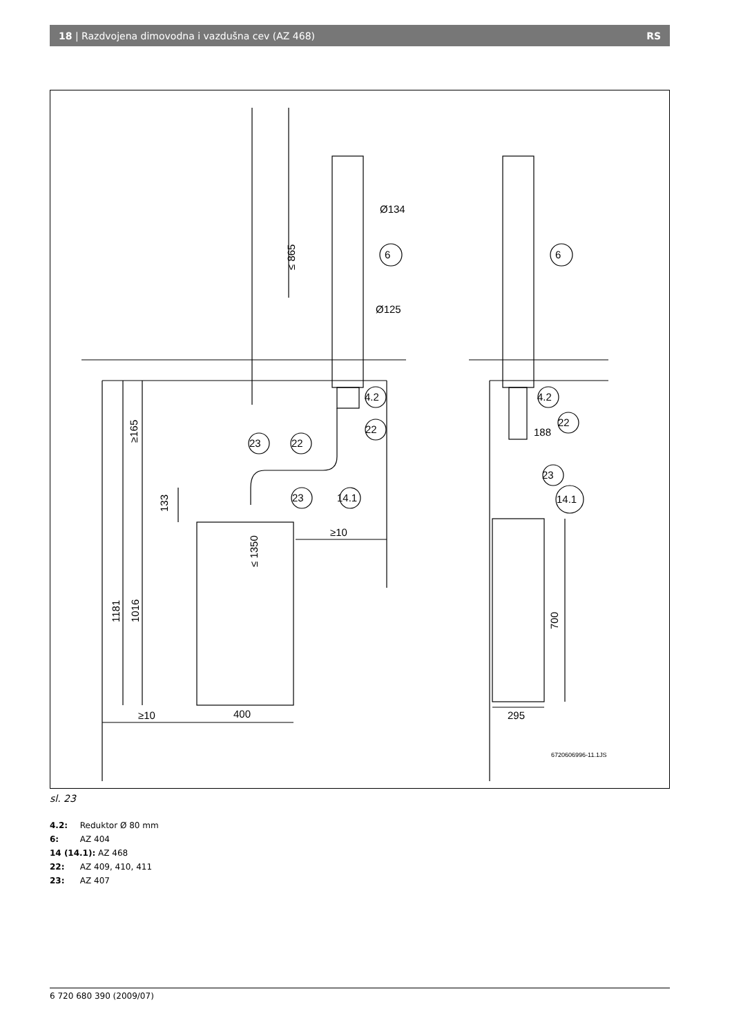18 | Razdvojena dimovodna i vazdušna cev (AZ 468) RS
6
6
4.2
22
23
22
14.1
23
4.2
22
23
14.1
Ø134
Ø125
≤ 1350
≤ 865
≥165
133
1181
1016
700
≥10
≥10
400
295
188
6720606996-11.1JS
sl. 23
4.2: Reduktor Ø 80 mm
6: AZ 404
14 (14.1): AZ 468
22: AZ 409, 410, 411
23: AZ 407
6 720 680 390 (2009/07)